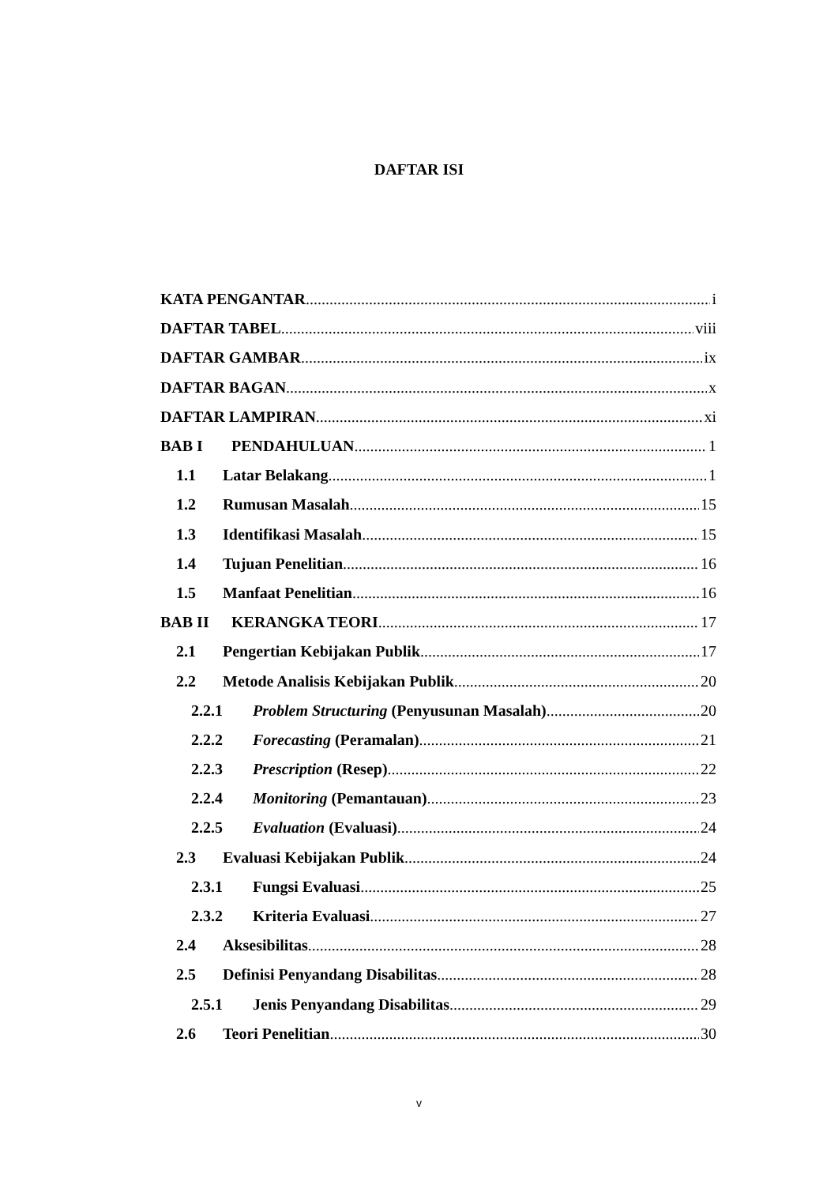DAFTAR ISI
KATA PENGANTAR i
DAFTAR TABEL viii
DAFTAR GAMBAR ix
DAFTAR BAGAN x
DAFTAR LAMPIRAN xi
BAB I PENDAHULUAN 1
1.1 Latar Belakang 1
1.2 Rumusan Masalah 15
1.3 Identifikasi Masalah 15
1.4 Tujuan Penelitian 16
1.5 Manfaat Penelitian 16
BAB II KERANGKA TEORI 17
2.1 Pengertian Kebijakan Publik 17
2.2 Metode Analisis Kebijakan Publik 20
2.2.1 Problem Structuring (Penyusunan Masalah) 20
2.2.2 Forecasting (Peramalan) 21
2.2.3 Prescription (Resep) 22
2.2.4 Monitoring (Pemantauan) 23
2.2.5 Evaluation (Evaluasi) 24
2.3 Evaluasi Kebijakan Publik 24
2.3.1 Fungsi Evaluasi 25
2.3.2 Kriteria Evaluasi 27
2.4 Aksesibilitas 28
2.5 Definisi Penyandang Disabilitas 28
2.5.1 Jenis Penyandang Disabilitas 29
2.6 Teori Penelitian 30
v